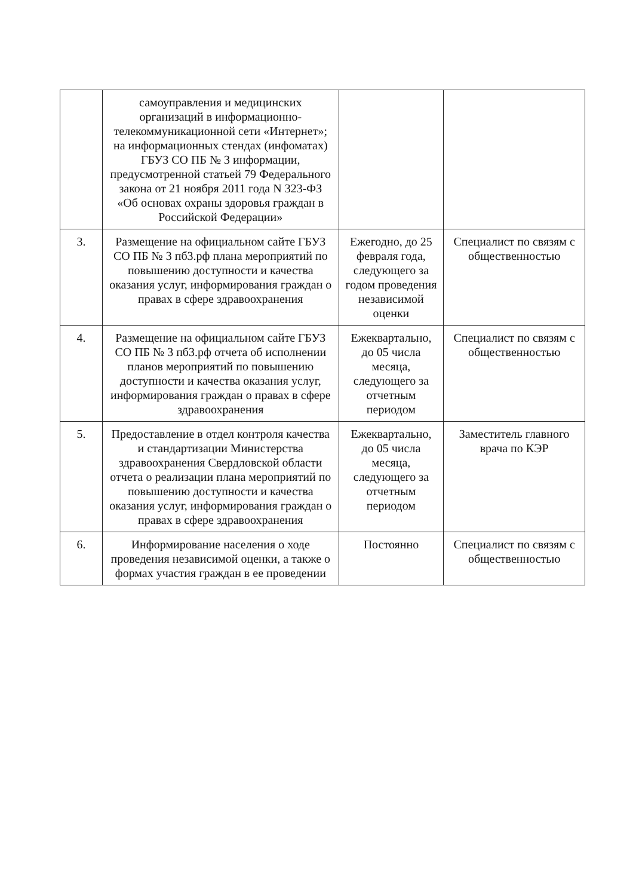| | самоуправления и медицинских организаций в информационно-телекоммуникационной сети «Интернет»; на информационных стендах (инфоматах) ГБУЗ СО ПБ № 3 информации, предусмотренной статьей 79 Федерального закона от 21 ноября 2011 года N 323-ФЗ «Об основах охраны здоровья граждан в Российской Федерации» | | |
| 3. | Размещение на официальном сайте ГБУЗ СО ПБ № 3 пб3.рф плана мероприятий по повышению доступности и качества оказания услуг, информирования граждан о правах в сфере здравоохранения | Ежегодно, до 25 февраля года, следующего за годом проведения независимой оценки | Специалист по связям с общественностью |
| 4. | Размещение на официальном сайте ГБУЗ СО ПБ № 3 пб3.рф отчета об исполнении планов мероприятий по повышению доступности и качества оказания услуг, информирования граждан о правах в сфере здравоохранения | Ежеквартально, до 05 числа месяца, следующего за отчетным периодом | Специалист по связям с общественностью |
| 5. | Предоставление в отдел контроля качества и стандартизации Министерства здравоохранения Свердловской области отчета о реализации плана мероприятий по повышению доступности и качества оказания услуг, информирования граждан о правах в сфере здравоохранения | Ежеквартально, до 05 числа месяца, следующего за отчетным периодом | Заместитель главного врача по КЭР |
| 6. | Информирование населения о ходе проведения независимой оценки, а также о формах участия граждан в ее проведении | Постоянно | Специалист по связям с общественностью |